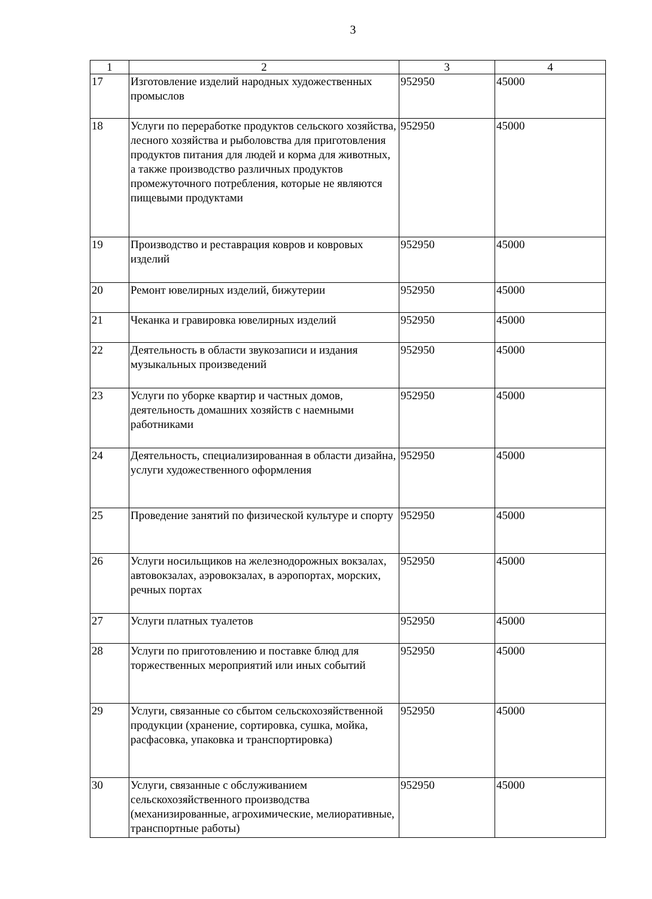3
| 1 | 2 | 3 | 4 |
| --- | --- | --- | --- |
| 17 | Изготовление изделий народных художественных промыслов | 952950 | 45000 |
| 18 | Услуги по переработке продуктов сельского хозяйства, лесного хозяйства и рыболовства для приготовления продуктов питания для людей и корма для животных, а также производство различных продуктов промежуточного потребления, которые не являются пищевыми продуктами | 952950 | 45000 |
| 19 | Производство и реставрация ковров и ковровых изделий | 952950 | 45000 |
| 20 | Ремонт ювелирных изделий, бижутерии | 952950 | 45000 |
| 21 | Чеканка и гравировка ювелирных изделий | 952950 | 45000 |
| 22 | Деятельность в области звукозаписи и издания музыкальных произведений | 952950 | 45000 |
| 23 | Услуги по уборке квартир и частных домов, деятельность домашних хозяйств с наемными работниками | 952950 | 45000 |
| 24 | Деятельность, специализированная в области дизайна, услуги художественного оформления | 952950 | 45000 |
| 25 | Проведение занятий по физической культуре и спорту | 952950 | 45000 |
| 26 | Услуги носильщиков на железнодорожных вокзалах, автовокзалах, аэровокзалах, в аэропортах, морских, речных портах | 952950 | 45000 |
| 27 | Услуги платных туалетов | 952950 | 45000 |
| 28 | Услуги по приготовлению и поставке блюд для торжественных мероприятий или иных событий | 952950 | 45000 |
| 29 | Услуги, связанные со сбытом сельскохозяйственной продукции (хранение, сортировка, сушка, мойка, расфасовка, упаковка и транспортировка) | 952950 | 45000 |
| 30 | Услуги, связанные с обслуживанием сельскохозяйственного производства (механизированные, агрохимические, мелиоративные, транспортные работы) | 952950 | 45000 |